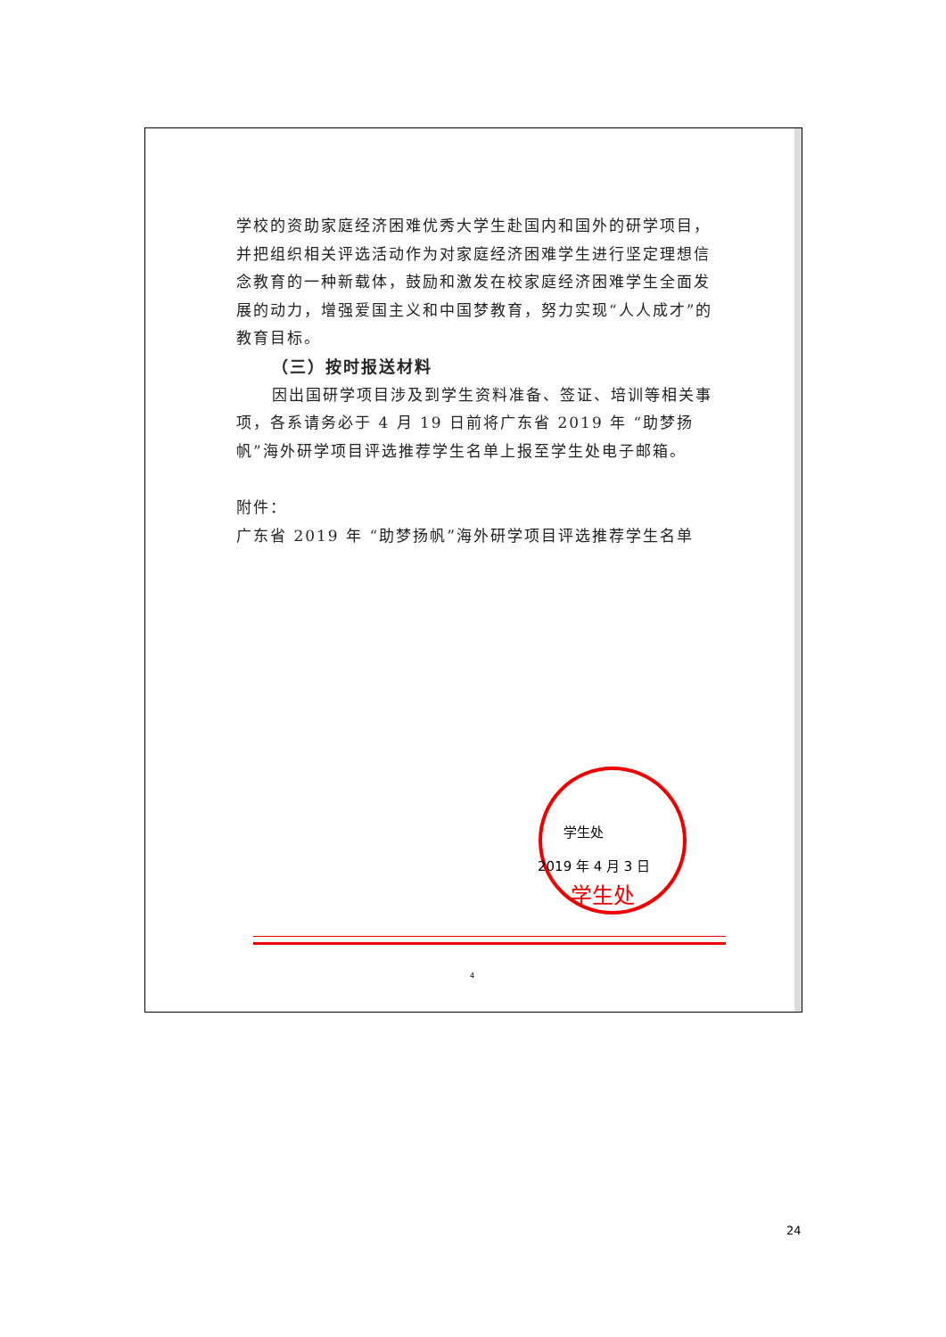学校的资助家庭经济困难优秀大学生赴国内和国外的研学项目，并把组织相关评选活动作为对家庭经济困难学生进行坚定理想信念教育的一种新载体，鼓励和激发在校家庭经济困难学生全面发展的动力，增强爱国主义和中国梦教育，努力实现“人人成才”的教育目标。
（三）按时报送材料
因出国研学项目涉及到学生资料准备、签证、培训等相关事项，各系请务必于 4 月 19 日前将广东省 2019 年 “助梦扬帆”海外研学项目评选推荐学生名单上报至学生处电子邮箱。
附件：
广东省 2019 年 “助梦扬帆”海外研学项目评选推荐学生名单
学生处
2019 年 4 月 3 日
学生处
4
24